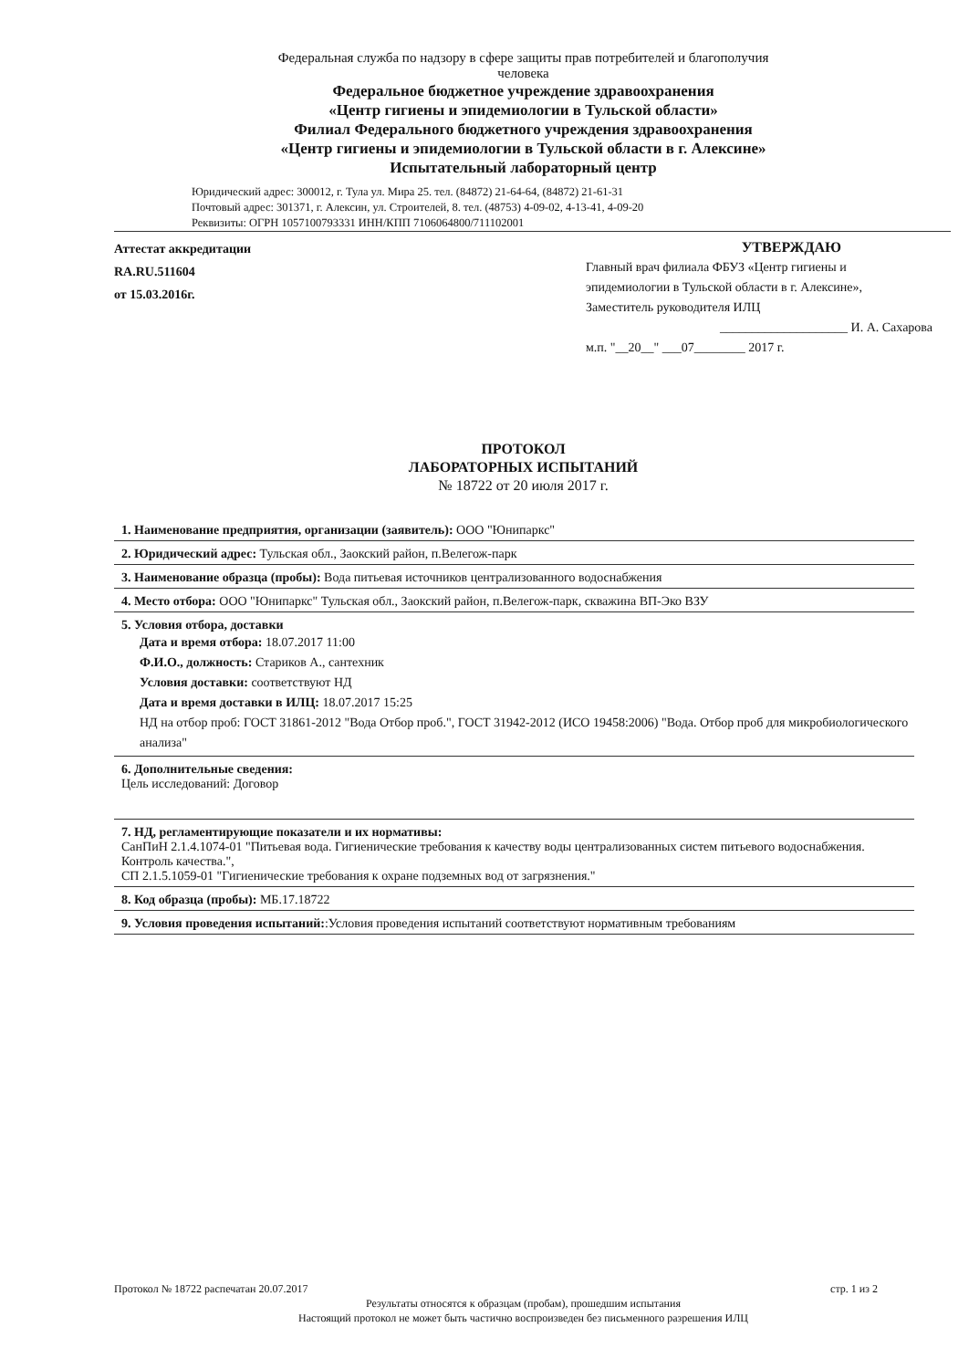Федеральная служба по надзору в сфере защиты прав потребителей и благополучия
человека
Федеральное бюджетное учреждение здравоохранения
«Центр гигиены и эпидемиологии в Тульской области»
Филиал Федерального бюджетного учреждения здравоохранения
«Центр гигиены и эпидемиологии в Тульской области в г. Алексине»
Испытательный лабораторный центр
Юридический адрес: 300012, г. Тула ул. Мира 25. тел. (84872) 21-64-64, (84872) 21-61-31
Почтовый адрес: 301371, г. Алексин, ул. Строителей, 8. тел. (48753) 4-09-02, 4-13-41, 4-09-20
Реквизиты: ОГРН 1057100793331 ИНН/КПП 7106064800/711102001
Аттестат аккредитации
RA.RU.511604
от 15.03.2016г.
УТВЕРЖДАЮ
Главный врач филиала ФБУЗ «Центр гигиены и эпидемиологии в Тульской области в г. Алексине»,
Заместитель руководителя ИЛЦ
____________________ И. А. Сахарова
м.п. "__20__" ___07________ 2017 г.
ПРОТОКОЛ
ЛАБОРАТОРНЫХ ИСПЫТАНИЙ
№ 18722 от 20 июля 2017 г.
1. Наименование предприятия, организации (заявитель): ООО "Юнипаркс"
2. Юридический адрес: Тульская обл., Заокский район, п.Велегож-парк
3. Наименование образца (пробы): Вода питьевая источников централизованного водоснабжения
4. Место отбора: ООО "Юнипаркс" Тульская обл., Заокский район, п.Велегож-парк, скважина ВП-Эко ВЗУ
5. Условия отбора, доставки
Дата и время отбора: 18.07.2017 11:00
Ф.И.О., должность: Стариков А., сантехник
Условия доставки: соответствуют НД
Дата и время доставки в ИЛЦ: 18.07.2017 15:25
НД на отбор проб: ГОСТ 31861-2012 "Вода Отбор проб.", ГОСТ 31942-2012 (ИСО 19458:2006) "Вода. Отбор проб для микробиологического анализа"
6. Дополнительные сведения:
Цель исследований: Договор
7. НД, регламентирующие показатели и их нормативы:
СанПиН 2.1.4.1074-01 "Питьевая вода. Гигиенические требования к качеству воды централизованных систем питьевого водоснабжения. Контроль качества.",
СП 2.1.5.1059-01 "Гигиенические требования к охране подземных вод от загрязнения."
8. Код образца (пробы): МБ.17.18722
9. Условия проведения испытаний::Условия проведения испытаний соответствуют нормативным требованиям
Протокол № 18722 распечатан 20.07.2017 стр. 1 из 2
Результаты относятся к образцам (пробам), прошедшим испытания
Настоящий протокол не может быть частично воспроизведен без письменного разрешения ИЛЦ